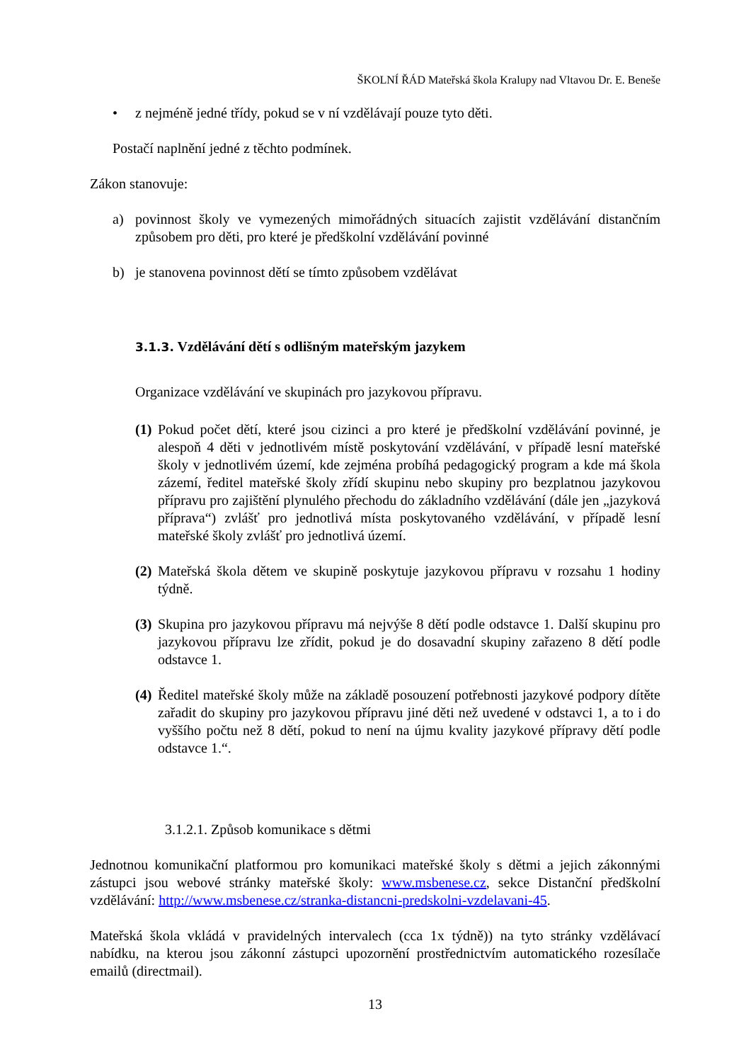ŠKOLNÍ ŘÁD Mateřská škola Kralupy nad Vltavou Dr. E. Beneše
• z nejméně jedné třídy, pokud se v ní vzdělávají pouze tyto děti.
Postačí naplnění jedné z těchto podmínek.
Zákon stanovuje:
a) povinnost školy ve vymezených mimořádných situacích zajistit vzdělávání distančním způsobem pro děti, pro které je předškolní vzdělávání povinné
b) je stanovena povinnost dětí se tímto způsobem vzdělávat
3.1.3. Vzdělávání dětí s odlišným mateřským jazykem
Organizace vzdělávání ve skupinách pro jazykovou přípravu.
(1) Pokud počet dětí, které jsou cizinci a pro které je předškolní vzdělávání povinné, je alespoň 4 děti v jednotlivém místě poskytování vzdělávání, v případě lesní mateřské školy v jednotlivém území, kde zejména probíhá pedagogický program a kde má škola zázemí, ředitel mateřské školy zřídí skupinu nebo skupiny pro bezplatnou jazykovou přípravu pro zajištění plynulého přechodu do základního vzdělávání (dále jen „jazyková příprava“) zvlášť pro jednotlivá místa poskytovaného vzdělávání, v případě lesní mateřské školy zvlášť pro jednotlivá území.
(2) Mateřská škola dětem ve skupině poskytuje jazykovou přípravu v rozsahu 1 hodiny týdně.
(3) Skupina pro jazykovou přípravu má nejvýše 8 dětí podle odstavce 1. Další skupinu pro jazykovou přípravu lze zřídit, pokud je do dosavadní skupiny zařazeno 8 dětí podle odstavce 1.
(4) Ředitel mateřské školy může na základě posouzení potřebnosti jazykové podpory dítěte zařadit do skupiny pro jazykovou přípravu jiné děti než uvedené v odstavci 1, a to i do vyššího počtu než 8 dětí, pokud to není na újmu kvality jazykové přípravy dětí podle odstavce 1.“.
3.1.2.1. Způsob komunikace s dětmi
Jednotnou komunikační platformou pro komunikaci mateřské školy s dětmi a jejich zákonnými zástupci jsou webové stránky mateřské školy: www.msbenese.cz, sekce Distanční předškolní vzdělávání: http://www.msbenese.cz/stranka-distancni-predskolni-vzdelavani-45.
Mateřská škola vkládá v pravidelných intervalech (cca 1x týdně)) na tyto stránky vzdělávací nabídku, na kterou jsou zákonní zástupci upozornění prostřednictvím automatického rozesílače emailů (directmail).
13